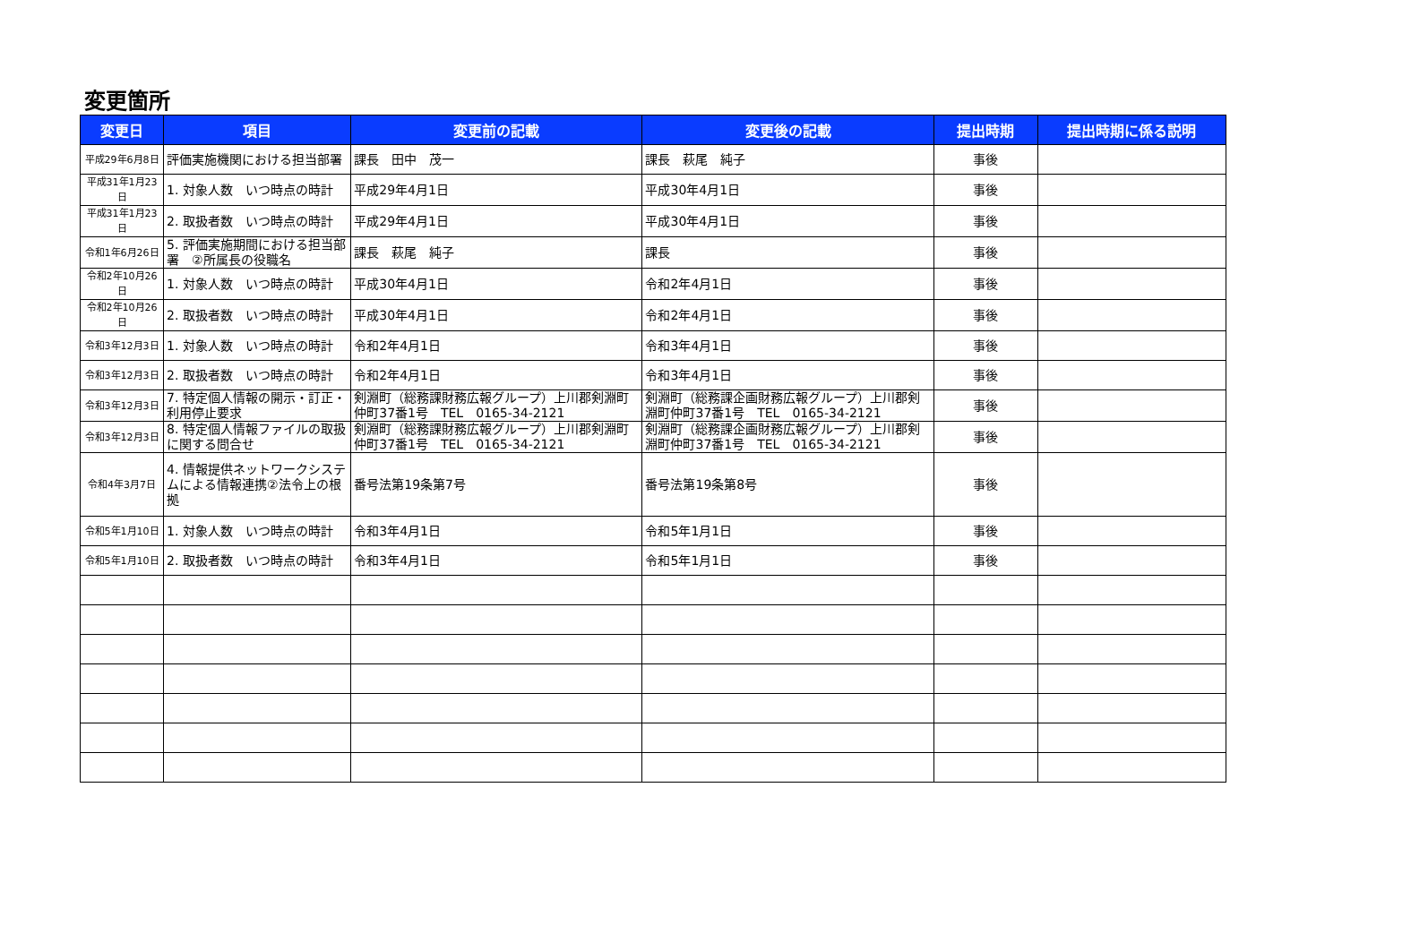変更箇所
| 変更日 | 項目 | 変更前の記載 | 変更後の記載 | 提出時期 | 提出時期に係る説明 |
| --- | --- | --- | --- | --- | --- |
| 平成29年6月8日 | 評価実施機関における担当部署 | 課長 田中 茂一 | 課長 萩尾 純子 | 事後 | |
| 平成31年1月23日 | 1. 対象人数 いつ時点の時計 | 平成29年4月1日 | 平成30年4月1日 | 事後 | |
| 平成31年1月23日 | 2. 取扱者数 いつ時点の時計 | 平成29年4月1日 | 平成30年4月1日 | 事後 | |
| 令和1年6月26日 | 5. 評価実施期間における担当部署 ②所属長の役職名 | 課長 萩尾 純子 | 課長 | 事後 | |
| 令和2年10月26日 | 1. 対象人数 いつ時点の時計 | 平成30年4月1日 | 令和2年4月1日 | 事後 | |
| 令和2年10月26日 | 2. 取扱者数 いつ時点の時計 | 平成30年4月1日 | 令和2年4月1日 | 事後 | |
| 令和3年12月3日 | 1. 対象人数 いつ時点の時計 | 令和2年4月1日 | 令和3年4月1日 | 事後 | |
| 令和3年12月3日 | 2. 取扱者数 いつ時点の時計 | 令和2年4月1日 | 令和3年4月1日 | 事後 | |
| 令和3年12月3日 | 7. 特定個人情報の開示・訂正・利用停止要求 | 剣淵町（総務課財務広報グループ）上川郡剣淵町仲町37番1号 TEL 0165-34-2121 | 剣淵町（総務課企画財務広報グループ）上川郡剣淵町仲町37番1号 TEL 0165-34-2121 | 事後 | |
| 令和3年12月3日 | 8. 特定個人情報ファイルの取扱に関する問合せ | 剣淵町（総務課財務広報グループ）上川郡剣淵町仲町37番1号 TEL 0165-34-2121 | 剣淵町（総務課企画財務広報グループ）上川郡剣淵町仲町37番1号 TEL 0165-34-2121 | 事後 | |
| 令和4年3月7日 | 4. 情報提供ネットワークシステムによる情報連携②法令上の根拠 | 番号法第19条第7号 | 番号法第19条第8号 | 事後 | |
| 令和5年1月10日 | 1. 対象人数 いつ時点の時計 | 令和3年4月1日 | 令和5年1月1日 | 事後 | |
| 令和5年1月10日 | 2. 取扱者数 いつ時点の時計 | 令和3年4月1日 | 令和5年1月1日 | 事後 | |